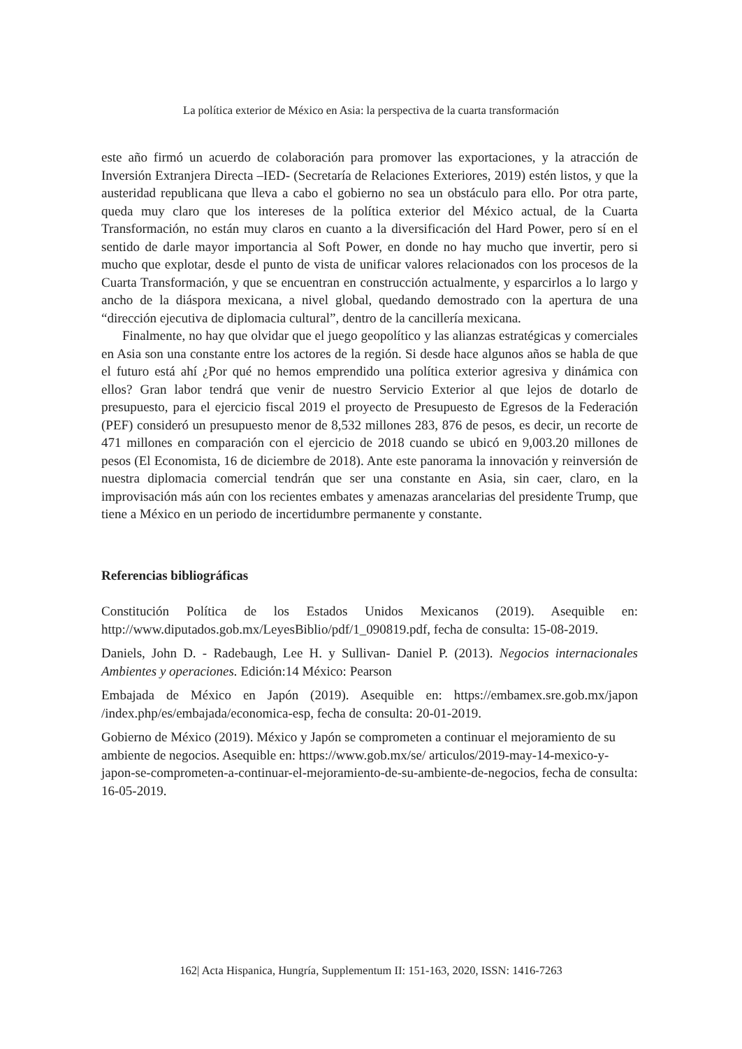La política exterior de México en Asia: la perspectiva de la cuarta transformación
este año firmó un acuerdo de colaboración para promover las exportaciones, y la atracción de Inversión Extranjera Directa –IED- (Secretaría de Relaciones Exteriores, 2019) estén listos, y que la austeridad republicana que lleva a cabo el gobierno no sea un obstáculo para ello. Por otra parte, queda muy claro que los intereses de la política exterior del México actual, de la Cuarta Transformación, no están muy claros en cuanto a la diversificación del Hard Power, pero sí en el sentido de darle mayor importancia al Soft Power, en donde no hay mucho que invertir, pero si mucho que explotar, desde el punto de vista de unificar valores relacionados con los procesos de la Cuarta Transformación, y que se encuentran en construcción actualmente, y esparcirlos a lo largo y ancho de la diáspora mexicana, a nivel global, quedando demostrado con la apertura de una “dirección ejecutiva de diplomacia cultural”, dentro de la cancillería mexicana.
Finalmente, no hay que olvidar que el juego geopolítico y las alianzas estratégicas y comerciales en Asia son una constante entre los actores de la región. Si desde hace algunos años se habla de que el futuro está ahí ¿Por qué no hemos emprendido una política exterior agresiva y dinámica con ellos? Gran labor tendrá que venir de nuestro Servicio Exterior al que lejos de dotarlo de presupuesto, para el ejercicio fiscal 2019 el proyecto de Presupuesto de Egresos de la Federación (PEF) consideró un presupuesto menor de 8,532 millones 283, 876 de pesos, es decir, un recorte de 471 millones en comparación con el ejercicio de 2018 cuando se ubicó en 9,003.20 millones de pesos (El Economista, 16 de diciembre de 2018). Ante este panorama la innovación y reinversión de nuestra diplomacia comercial tendrán que ser una constante en Asia, sin caer, claro, en la improvisación más aún con los recientes embates y amenazas arancelarias del presidente Trump, que tiene a México en un periodo de incertidumbre permanente y constante.
Referencias bibliográficas
Constitución Política de los Estados Unidos Mexicanos (2019). Asequible en: http://www.diputados.gob.mx/LeyesBiblio/pdf/1_090819.pdf, fecha de consulta: 15-08-2019.
Daniels, John D. - Radebaugh, Lee H. y Sullivan- Daniel P. (2013). Negocios internacionales Ambientes y operaciones. Edición:14 México: Pearson
Embajada de México en Japón (2019). Asequible en: https://embamex.sre.gob.mx/japon /index.php/es/embajada/economica-esp, fecha de consulta: 20-01-2019.
Gobierno de México (2019). México y Japón se comprometen a continuar el mejoramiento de su ambiente de negocios. Asequible en: https://www.gob.mx/se/ articulos/2019-may-14-mexico-y-japon-se-comprometen-a-continuar-el-mejoramiento-de-su-ambiente-de-negocios, fecha de consulta: 16-05-2019.
162| Acta Hispanica, Hungría, Supplementum II: 151-163, 2020, ISSN: 1416-7263